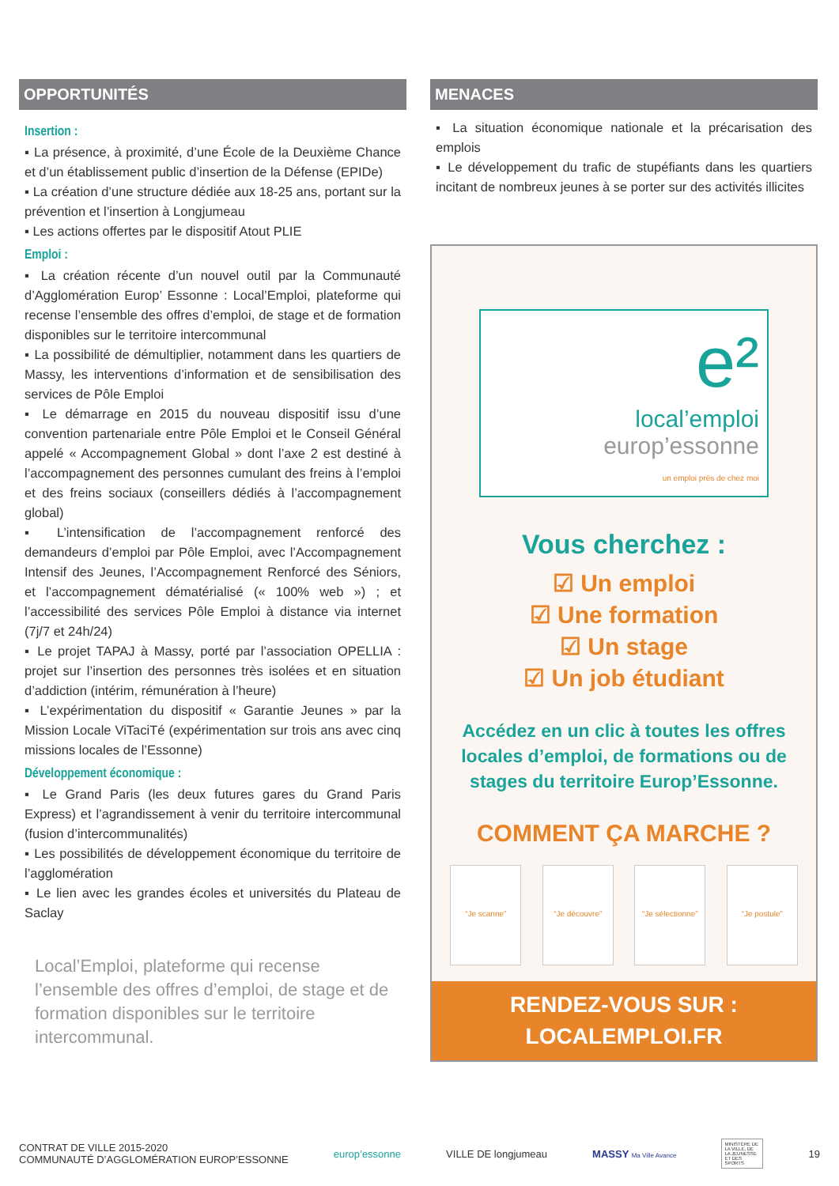OPPORTUNITÉS
Insertion :
▪ La présence, à proximité, d’une École de la Deuxième Chance et d’un établissement public d’insertion de la Défense (EPIDe)
▪ La création d’une structure dédiée aux 18-25 ans, portant sur la prévention et l’insertion à Longjumeau
▪ Les actions offertes par le dispositif Atout PLIE
Emploi :
▪ La création récente d’un nouvel outil par la Communauté d’Agglomération Europ’ Essonne : Local’Emploi, plateforme qui recense l’ensemble des offres d’emploi, de stage et de formation disponibles sur le territoire intercommunal
▪ La possibilité de démultiplier, notamment dans les quartiers de Massy, les interventions d’information et de sensibilisation des services de Pôle Emploi
▪ Le démarrage en 2015 du nouveau dispositif issu d’une convention partenariale entre Pôle Emploi et le Conseil Général appelé « Accompagnement Global » dont l’axe 2 est destiné à l’accompagnement des personnes cumulant des freins à l’emploi et des freins sociaux (conseillers dédiés à l’accompagnement global)
▪ L’intensification de l’accompagnement renforcé des demandeurs d’emploi par Pôle Emploi, avec l’Accompagnement Intensif des Jeunes, l’Accompagnement Renforcé des Séniors, et l’accompagnement dématérialisé (« 100% web ») ; et l’accessibilité des services Pôle Emploi à distance via internet (7j/7 et 24h/24)
▪ Le projet TAPAJ à Massy, porté par l’association OPELLIA : projet sur l’insertion des personnes très isolées et en situation d’addiction (intérim, rémunération à l’heure)
▪ L’expérimentation du dispositif « Garantie Jeunes » par la Mission Locale ViTaciTé (expérimentation sur trois ans avec cinq missions locales de l’Essonne)
Développement économique :
▪ Le Grand Paris (les deux futures gares du Grand Paris Express) et l’agrandissement à venir du territoire intercommunal (fusion d’intercommunalités)
▪ Les possibilités de développement économique du territoire de l’agglomération
▪ Le lien avec les grandes écoles et universités du Plateau de Saclay
Local’Emploi, plateforme qui recense l’ensemble des offres d’emploi, de stage et de formation disponibles sur le territoire intercommunal.
MENACES
▪ La situation économique nationale et la précarisation des emplois
▪ Le développement du trafic de stupéfiants dans les quartiers incitant de nombreux jeunes à se porter sur des activités illicites
e²
local’emploi
europ’essonne
un emploi près de chez moi
Vous cherchez :
☑ Un emploi
☑ Une formation
☑ Un stage
☑ Un job étudiant
Accédez en un clic à toutes les offres locales d’emploi, de formations ou de stages du territoire Europ’Essonne.
COMMENT ÇA MARCHE ?
“Je scanne” “Je découvre” “Je sélectionne”
“Je postule”
RENDEZ-VOUS SUR :
LOCALEMPLOI.FR
CONTRAT DE VILLE 2015-2020
COMMUNAUTÉ D’AGGLOMÉRATION EUROP’ESSONNE
europ’essonne VILLE DE longjumeau MASSY Ma Ville Avance
MINISTÈRE DE LA VILLE, DE LA JEUNESSE ET DES SPORTS
19